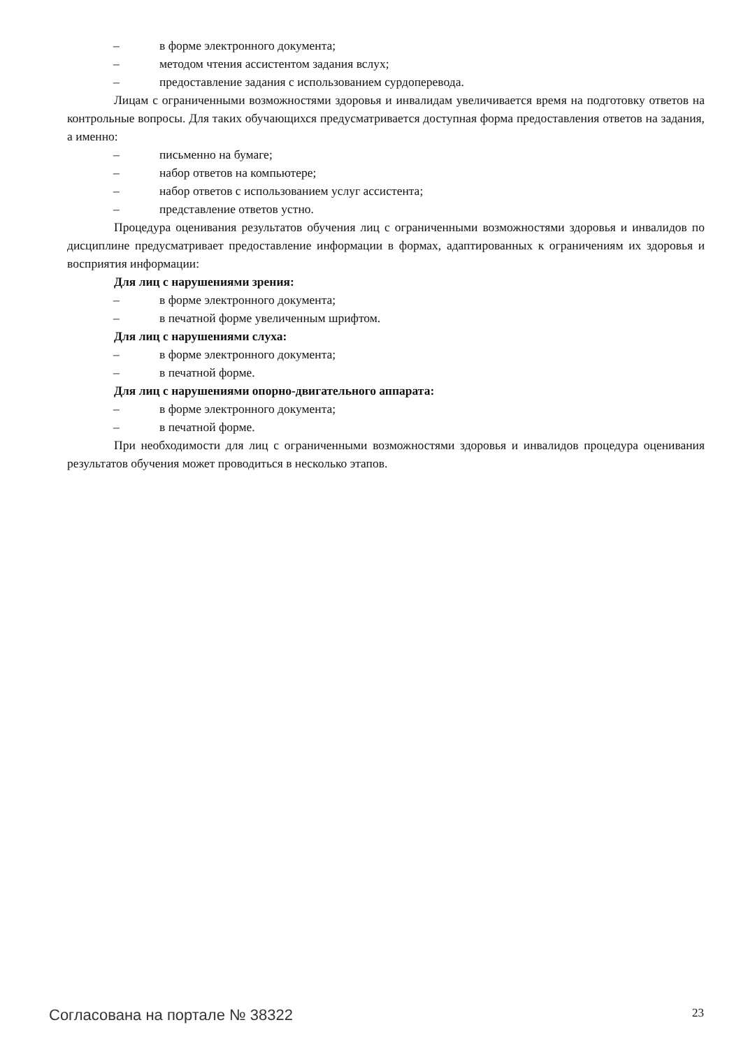– в форме электронного документа;
– методом чтения ассистентом задания вслух;
– предоставление задания с использованием сурдоперевода.
Лицам с ограниченными возможностями здоровья и инвалидам увеличивается время на подготовку ответов на контрольные вопросы. Для таких обучающихся предусматривается доступная форма предоставления ответов на задания, а именно:
– письменно на бумаге;
– набор ответов на компьютере;
– набор ответов с использованием услуг ассистента;
– представление ответов устно.
Процедура оценивания результатов обучения лиц с ограниченными возможностями здоровья и инвалидов по дисциплине предусматривает предоставление информации в формах, адаптированных к ограничениям их здоровья и восприятия информации:
Для лиц с нарушениями зрения:
– в форме электронного документа;
– в печатной форме увеличенным шрифтом.
Для лиц с нарушениями слуха:
– в форме электронного документа;
– в печатной форме.
Для лиц с нарушениями опорно-двигательного аппарата:
– в форме электронного документа;
– в печатной форме.
При необходимости для лиц с ограниченными возможностями здоровья и инвалидов процедура оценивания результатов обучения может проводиться в несколько этапов.
Согласована на портале № 38322 23